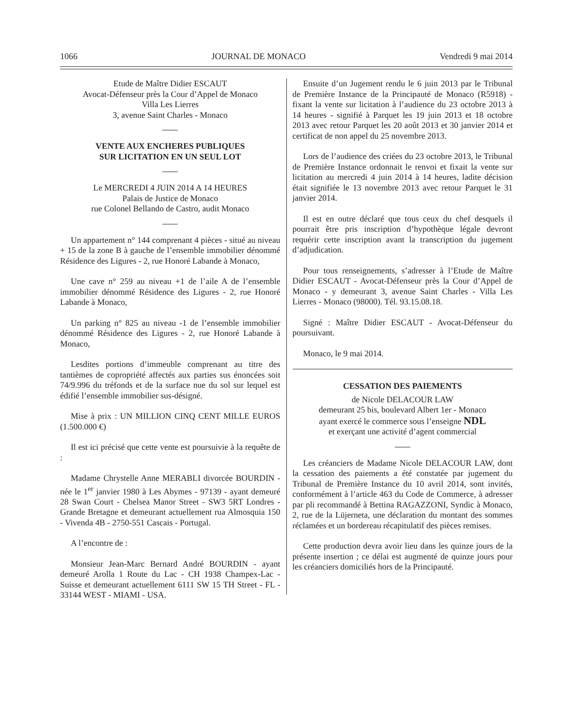1066 JOURNAL DE MONACO Vendredi 9 mai 2014
Etude de Maître Didier ESCAUT
Avocat-Défenseur près la Cour d’Appel de Monaco
Villa Les Lierres
3, avenue Saint Charles - Monaco
VENTE AUX ENCHERES PUBLIQUES
SUR LICITATION EN UN SEUL LOT
Le MERCREDI 4 JUIN 2014 A 14 HEURES
Palais de Justice de Monaco
rue Colonel Bellando de Castro, audit Monaco
Un appartement n° 144 comprenant 4 pièces - situé au niveau + 15 de la zone B à gauche de l’ensemble immobilier dénommé Résidence des Ligures - 2, rue Honoré Labande à Monaco,
Une cave n° 259 au niveau +1 de l’aile A de l’ensemble immobilier dénommé Résidence des Ligures - 2, rue Honoré Labande à Monaco,
Un parking n° 825 au niveau -1 de l’ensemble immobilier dénommé Résidence des Ligures - 2, rue Honoré Labande à Monaco,
Lesdites portions d’immeuble comprenant au titre des tantièmes de copropriété affectés aux parties sus énoncées soit 74/9.996 du tréfonds et de la surface nue du sol sur lequel est édifié l’ensemble immobilier sus-désigné.
Mise à prix : UN MILLION CINQ CENT MILLE EUROS (1.500.000 €)
Il est ici précisé que cette vente est poursuivie à la requête de :
Madame Chrystelle Anne MERABLI divorcée BOURDIN - née le 1<sup>er</sup> janvier 1980 à Les Abymes - 97139 - ayant demeuré 28 Swan Court - Chelsea Manor Street - SW3 5RT Londres - Grande Bretagne et demeurant actuellement rua Almosquia 150 - Vivenda 4B - 2750-551 Cascais - Portugal.
A l’encontre de :
Monsieur Jean-Marc Bernard André BOURDIN - ayant demeuré Arolla 1 Route du Lac - CH 1938 Champex-Lac - Suisse et demeurant actuellement 6111 SW 15 TH Street - FL - 33144 WEST - MIAMI - USA.
Ensuite d’un Jugement rendu le 6 juin 2013 par le Tribunal de Première Instance de la Principauté de Monaco (R5918) - fixant la vente sur licitation à l’audience du 23 octobre 2013 à 14 heures - signifié à Parquet les 19 juin 2013 et 18 octobre 2013 avec retour Parquet les 20 août 2013 et 30 janvier 2014 et certificat de non appel du 25 novembre 2013.
Lors de l’audience des criées du 23 octobre 2013, le Tribunal de Première Instance ordonnait le renvoi et fixait la vente sur licitation au mercredi 4 juin 2014 à 14 heures, ladite décision était signifiée le 13 novembre 2013 avec retour Parquet le 31 janvier 2014.
Il est en outre déclaré que tous ceux du chef desquels il pourrait être pris inscription d’hypothèque légale devront requérir cette inscription avant la transcription du jugement d’adjudication.
Pour tous renseignements, s’adresser à l’Etude de Maître Didier ESCAUT - Avocat-Défenseur près la Cour d’Appel de Monaco - y demeurant 3, avenue Saint Charles - Villa Les Lierres - Monaco (98000). Tél. 93.15.08.18.
Signé : Maître Didier ESCAUT - Avocat-Défenseur du poursuivant.
Monaco, le 9 mai 2014.
CESSATION DES PAIEMENTS
de Nicole DELACOUR LAW
demeurant 25 bis, boulevard Albert 1er - Monaco
ayant exercé le commerce sous l’enseigne NDL
et exerçant une activité d’agent commercial
Les créanciers de Madame Nicole DELACOUR LAW, dont la cessation des paiements a été constatée par jugement du Tribunal de Première Instance du 10 avril 2014, sont invités, conformément à l’article 463 du Code de Commerce, à adresser par pli recommandé à Bettina RAGAZZONI, Syndic à Monaco, 2, rue de la Lüjerneta, une déclaration du montant des sommes réclamées et un bordereau récapitulatif des pièces remises.
Cette production devra avoir lieu dans les quinze jours de la présente insertion ; ce délai est augmenté de quinze jours pour les créanciers domiciliés hors de la Principauté.